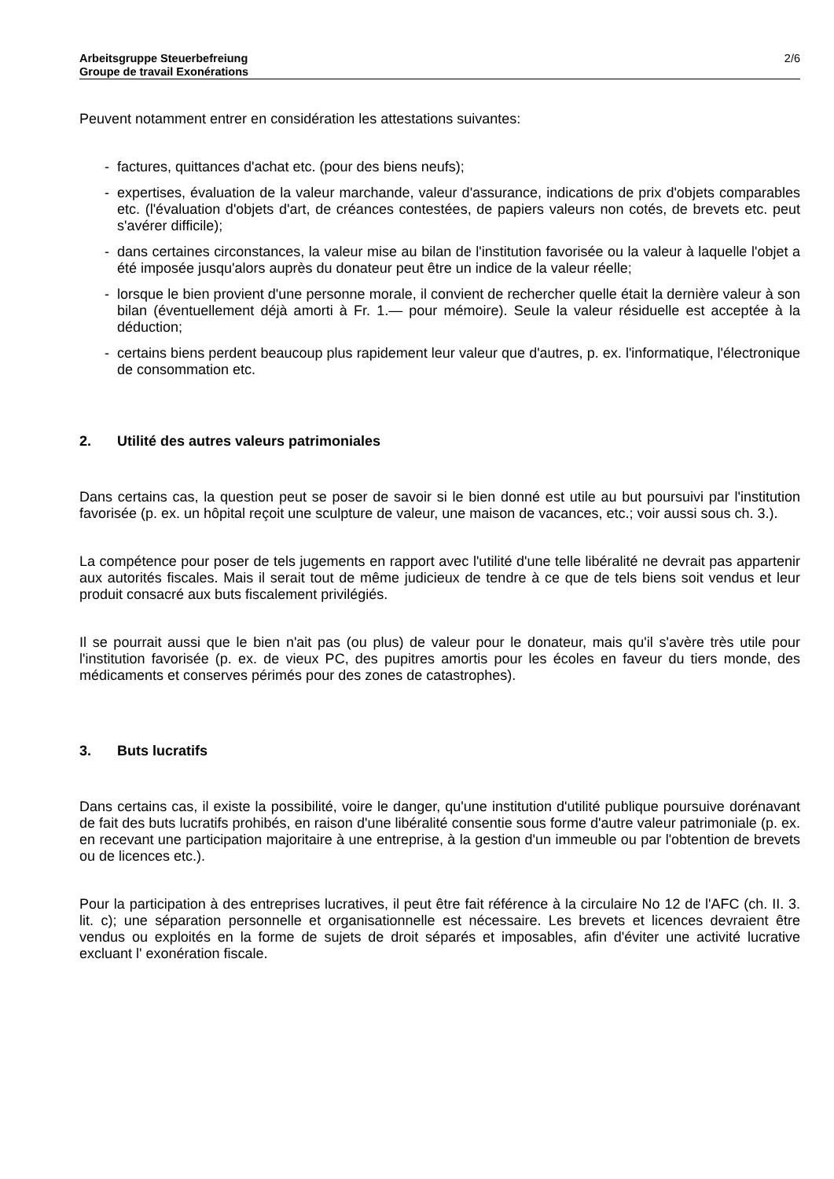Arbeitsgruppe Steuerbefreiung
Groupe de travail Exonérations
2/6
Peuvent notamment entrer en considération les attestations suivantes:
- factures, quittances d'achat etc. (pour des biens neufs);
- expertises, évaluation de la valeur marchande, valeur d'assurance, indications de prix d'objets comparables etc. (l'évaluation d'objets d'art, de créances contestées, de papiers valeurs non cotés, de brevets etc. peut s'avérer difficile);
- dans certaines circonstances, la valeur mise au bilan de l'institution favorisée ou la valeur à laquelle l'objet a été imposée jusqu'alors auprès du donateur peut être un indice de la valeur réelle;
- lorsque le bien provient d'une personne morale, il convient de rechercher quelle était la dernière valeur à son bilan (éventuellement déjà amorti à Fr. 1.— pour mémoire). Seule la valeur résiduelle est acceptée à la déduction;
- certains biens perdent beaucoup plus rapidement leur valeur que d'autres, p. ex. l'informatique, l'électronique de consommation etc.
2. Utilité des autres valeurs patrimoniales
Dans certains cas, la question peut se poser de savoir si le bien donné est utile au but poursuivi par l'institution favorisée (p. ex. un hôpital reçoit une sculpture de valeur, une maison de vacances, etc.; voir aussi sous ch. 3.).
La compétence pour poser de tels jugements en rapport avec l'utilité d'une telle libéralité ne devrait pas appartenir aux autorités fiscales. Mais il serait tout de même judicieux de tendre à ce que de tels biens soit vendus et leur produit consacré aux buts fiscalement privilégiés.
Il se pourrait aussi que le bien n'ait pas (ou plus) de valeur pour le donateur, mais qu'il s'avère très utile pour l'institution favorisée (p. ex. de vieux PC, des pupitres amortis pour les écoles en faveur du tiers monde, des médicaments et conserves périmés pour des zones de catastrophes).
3. Buts lucratifs
Dans certains cas, il existe la possibilité, voire le danger, qu'une institution d'utilité publique poursuive dorénavant de fait des buts lucratifs prohibés, en raison d'une libéralité consentie sous forme d'autre valeur patrimoniale (p. ex. en recevant une participation majoritaire à une entreprise, à la gestion d'un immeuble ou par l'obtention de brevets ou de licences etc.).
Pour la participation à des entreprises lucratives, il peut être fait référence à la circulaire No 12 de l'AFC (ch. II. 3. lit. c); une séparation personnelle et organisationnelle est nécessaire. Les brevets et licences devraient être vendus ou exploités en la forme de sujets de droit séparés et imposables, afin d'éviter une activité lucrative excluant l' exonération fiscale.